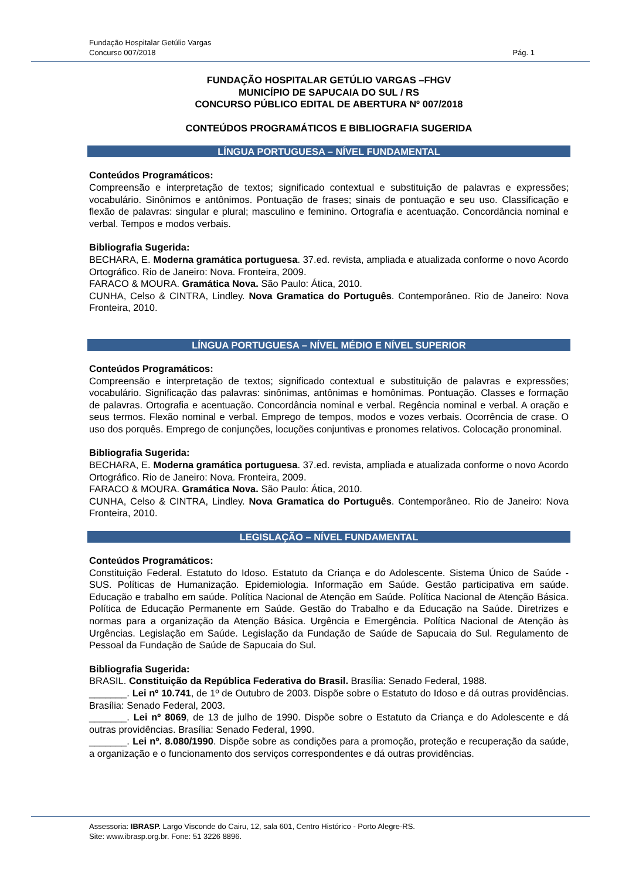Fundação Hospitalar Getúlio Vargas
Concurso 007/2018 Pág. 1
FUNDAÇÃO HOSPITALAR GETÚLIO VARGAS –FHGV
MUNICÍPIO DE SAPUCAIA DO SUL / RS
CONCURSO PÚBLICO EDITAL DE ABERTURA Nº 007/2018
CONTEÚDOS PROGRAMÁTICOS E BIBLIOGRAFIA SUGERIDA
LÍNGUA PORTUGUESA – NÍVEL FUNDAMENTAL
Conteúdos Programáticos:
Compreensão e interpretação de textos; significado contextual e substituição de palavras e expressões; vocabulário. Sinônimos e antônimos. Pontuação de frases; sinais de pontuação e seu uso. Classificação e flexão de palavras: singular e plural; masculino e feminino. Ortografia e acentuação. Concordância nominal e verbal. Tempos e modos verbais.
Bibliografia Sugerida:
BECHARA, E. Moderna gramática portuguesa. 37.ed. revista, ampliada e atualizada conforme o novo Acordo Ortográfico. Rio de Janeiro: Nova. Fronteira, 2009.
FARACO & MOURA. Gramática Nova. São Paulo: Ática, 2010.
CUNHA, Celso & CINTRA, Lindley. Nova Gramatica do Português. Contemporâneo. Rio de Janeiro: Nova Fronteira, 2010.
LÍNGUA PORTUGUESA – NÍVEL MÉDIO E NÍVEL SUPERIOR
Conteúdos Programáticos:
Compreensão e interpretação de textos; significado contextual e substituição de palavras e expressões; vocabulário. Significação das palavras: sinônimas, antônimas e homônimas. Pontuação. Classes e formação de palavras. Ortografia e acentuação. Concordância nominal e verbal. Regência nominal e verbal. A oração e seus termos. Flexão nominal e verbal. Emprego de tempos, modos e vozes verbais. Ocorrência de crase. O uso dos porquês. Emprego de conjunções, locuções conjuntivas e pronomes relativos. Colocação pronominal.
Bibliografia Sugerida:
BECHARA, E. Moderna gramática portuguesa. 37.ed. revista, ampliada e atualizada conforme o novo Acordo Ortográfico. Rio de Janeiro: Nova. Fronteira, 2009.
FARACO & MOURA. Gramática Nova. São Paulo: Ática, 2010.
CUNHA, Celso & CINTRA, Lindley. Nova Gramatica do Português. Contemporâneo. Rio de Janeiro: Nova Fronteira, 2010.
LEGISLAÇÃO – NÍVEL FUNDAMENTAL
Conteúdos Programáticos:
Constituição Federal. Estatuto do Idoso. Estatuto da Criança e do Adolescente. Sistema Único de Saúde - SUS. Políticas de Humanização. Epidemiologia. Informação em Saúde. Gestão participativa em saúde. Educação e trabalho em saúde. Política Nacional de Atenção em Saúde. Política Nacional de Atenção Básica. Política de Educação Permanente em Saúde. Gestão do Trabalho e da Educação na Saúde. Diretrizes e normas para a organização da Atenção Básica. Urgência e Emergência. Política Nacional de Atenção às Urgências. Legislação em Saúde. Legislação da Fundação de Saúde de Sapucaia do Sul. Regulamento de Pessoal da Fundação de Saúde de Sapucaia do Sul.
Bibliografia Sugerida:
BRASIL. Constituição da República Federativa do Brasil. Brasília: Senado Federal, 1988.
_______. Lei nº 10.741, de 1º de Outubro de 2003. Dispõe sobre o Estatuto do Idoso e dá outras providências. Brasília: Senado Federal, 2003.
_______. Lei nº 8069, de 13 de julho de 1990. Dispõe sobre o Estatuto da Criança e do Adolescente e dá outras providências. Brasília: Senado Federal, 1990.
_______. Lei nº. 8.080/1990. Dispõe sobre as condições para a promoção, proteção e recuperação da saúde, a organização e o funcionamento dos serviços correspondentes e dá outras providências.
Assessoria: IBRASP. Largo Visconde do Cairu, 12, sala 601, Centro Histórico - Porto Alegre-RS.
Site: www.ibrasp.org.br. Fone: 51 3226 8896.